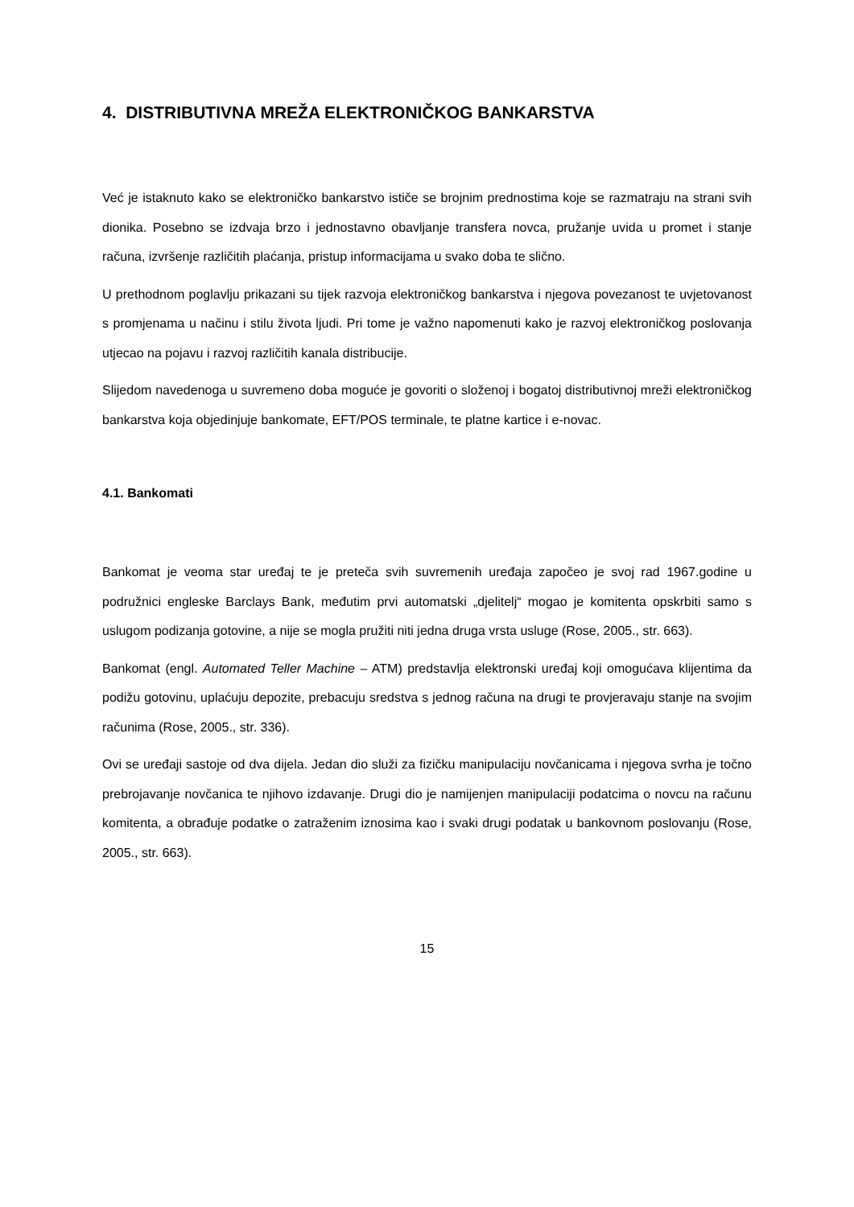4. DISTRIBUTIVNA MREŽA ELEKTRONIČKOG BANKARSTVA
Već je istaknuto kako se elektroničko bankarstvo ističe se brojnim prednostima koje se razmatraju na strani svih dionika. Posebno se izdvaja brzo i jednostavno obavljanje transfera novca, pružanje uvida u promet i stanje računa, izvršenje različitih plaćanja, pristup informacijama u svako doba te slično.
U prethodnom poglavlju prikazani su tijek razvoja elektroničkog bankarstva i njegova povezanost te uvjetovanost s promjenama u načinu i stilu života ljudi. Pri tome je važno napomenuti kako je razvoj elektroničkog poslovanja utjecao na pojavu i razvoj različitih kanala distribucije.
Slijedom navedenoga u suvremeno doba moguće je govoriti o složenoj i bogatoj distributivnoj mreži elektroničkog bankarstva koja objedinjuje bankomate, EFT/POS terminale, te platne kartice i e-novac.
4.1. Bankomati
Bankomat je veoma star uređaj te je preteča svih suvremenih uređaja započeo je svoj rad 1967.godine u podružnici engleske Barclays Bank, međutim prvi automatski „djelitelj“ mogao je komitenta opskrbiti samo s uslugom podizanja gotovine, a nije se mogla pružiti niti jedna druga vrsta usluge (Rose, 2005., str. 663).
Bankomat (engl. Automated Teller Machine – ATM) predstavlja elektronski uređaj koji omogućava klijentima da podižu gotovinu, uplaćuju depozite, prebacuju sredstva s jednog računa na drugi te provjeravaju stanje na svojim računima (Rose, 2005., str. 336).
Ovi se uređaji sastoje od dva dijela. Jedan dio služi za fizičku manipulaciju novčanicama i njegova svrha je točno prebrojavanje novčanica te njihovo izdavanje. Drugi dio je namijenjen manipulaciji podatcima o novcu na računu komitenta, a obrađuje podatke o zatraženim iznosima kao i svaki drugi podatak u bankovnom poslovanju (Rose, 2005., str. 663).
15